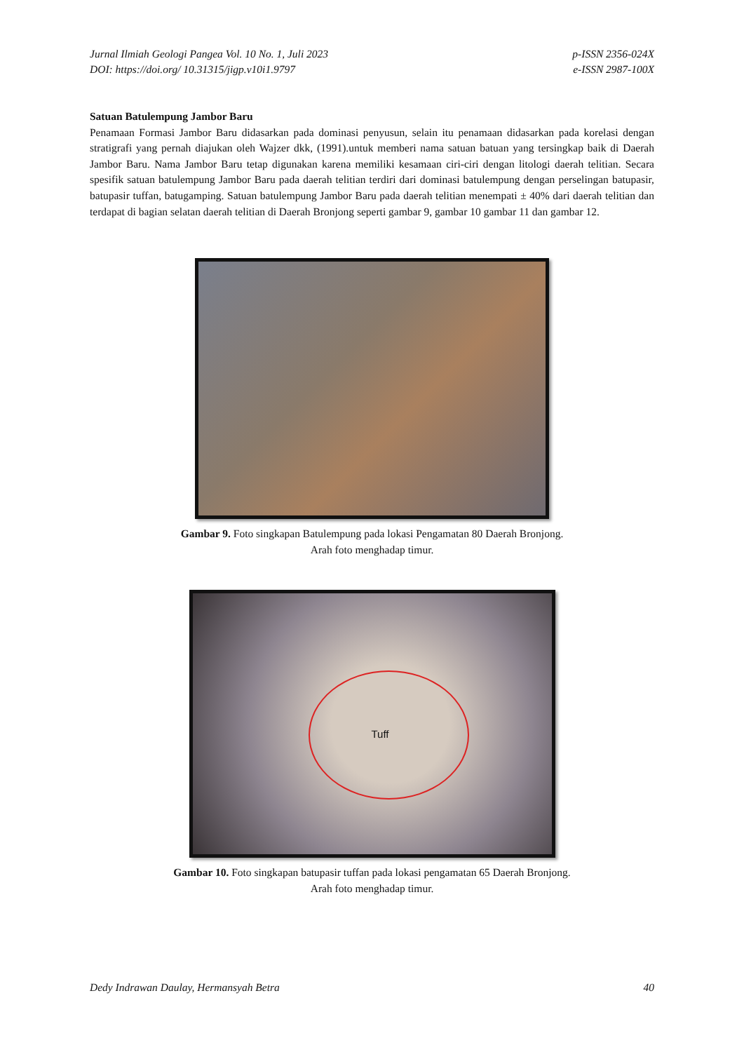Jurnal Ilmiah Geologi Pangea Vol. 10 No. 1, Juli 2023
DOI: https://doi.org/ 10.31315/jigp.v10i1.9797
p-ISSN 2356-024X
e-ISSN 2987-100X
Satuan Batulempung Jambor Baru
Penamaan Formasi Jambor Baru didasarkan pada dominasi penyusun, selain itu penamaan didasarkan pada korelasi dengan stratigrafi yang pernah diajukan oleh Wajzer dkk, (1991).untuk memberi nama satuan batuan yang tersingkap baik di Daerah Jambor Baru. Nama Jambor Baru tetap digunakan karena memiliki kesamaan ciri-ciri dengan litologi daerah telitian. Secara spesifik satuan batulempung Jambor Baru pada daerah telitian terdiri dari dominasi batulempung dengan perselingan batupasir, batupasir tuffan, batugamping. Satuan batulempung Jambor Baru pada daerah telitian menempati ± 40% dari daerah telitian dan terdapat di bagian selatan daerah telitian di Daerah Bronjong seperti gambar 9, gambar 10 gambar 11 dan gambar 12.
Gambar 9. Foto singkapan Batulempung pada lokasi Pengamatan 80 Daerah Bronjong.
Arah foto menghadap timur.
Tuff
Gambar 10. Foto singkapan batupasir tuffan pada lokasi pengamatan 65 Daerah Bronjong.
Arah foto menghadap timur.
Dedy Indrawan Daulay, Hermansyah Betra
40